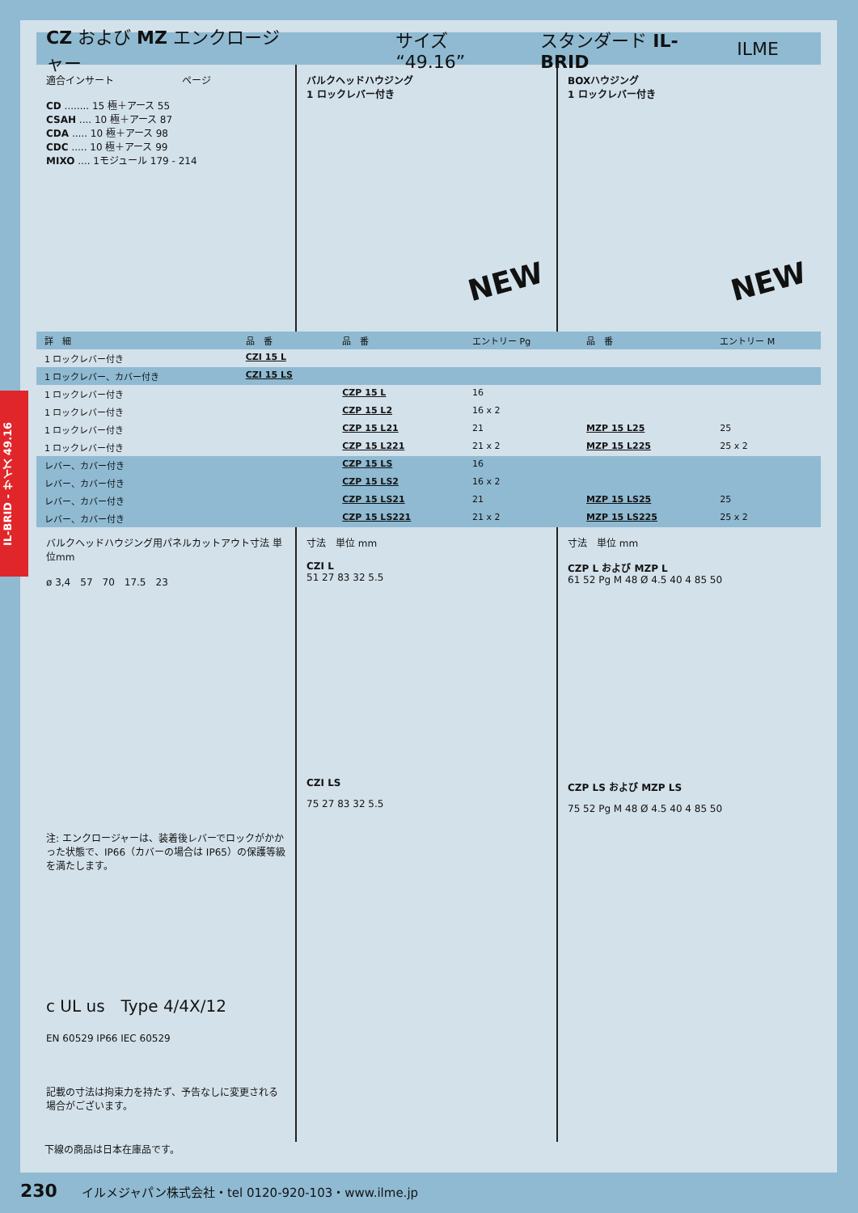CZ および MZ エンクロージャー サイズ “49.16” スタンダード IL-BRID ILME
適合インサート　　　　　　　ページ
CD ........ 15 極＋アース 55
CSAH .... 10 極＋アース 87
CDA ..... 10 極＋アース 98
CDC ..... 10 極＋アース 99
MIXO .... 1モジュール 179 - 214
バルクヘッドハウジング
1 ロックレバー付き
NEW
BOXハウジング
1 ロックレバー付き
NEW
| 詳 細 | 品 番 | 品 番 | エントリー Pg | 品 番 | エントリー M |
| --- | --- | --- | --- | --- | --- |
| 1 ロックレバー付き | CZI 15 L | | | | |
| 1 ロックレバー、カバー付き | CZI 15 LS | | | | |
| 1 ロックレバー付き | | CZP 15 L | 16 | | |
| 1 ロックレバー付き | | CZP 15 L2 | 16 x 2 | | |
| 1 ロックレバー付き | | CZP 15 L21 | 21 | MZP 15 L25 | 25 |
| 1 ロックレバー付き | | CZP 15 L221 | 21 x 2 | MZP 15 L225 | 25 x 2 |
| レバー、カバー付き | | CZP 15 LS | 16 | | |
| レバー、カバー付き | | CZP 15 LS2 | 16 x 2 | | |
| レバー、カバー付き | | CZP 15 LS21 | 21 | MZP 15 LS25 | 25 |
| レバー、カバー付き | | CZP 15 LS221 | 21 x 2 | MZP 15 LS225 | 25 x 2 |
バルクヘッドハウジング用パネルカットアウト寸法 単位mm
ø 3,4　57　70　17.5　23
注: エンクロージャーは、装着後レバーでロックがかかった状態で、IP66（カバーの場合は IP65）の保護等級を満たします。
c UL us　Type 4/4X/12
EN 60529 IP66 IEC 60529
記載の寸法は拘束力を持たず、予告なしに変更される場合がございます。
寸法　単位 mm
CZI L
51 27 83 32 5.5
CZI LS
75 27 83 32 5.5
寸法　単位 mm
CZP L および MZP L
61 52 Pg M 48 Ø 4.5 40 4 85 50
CZP LS および MZP LS
75 52 Pg M 48 Ø 4.5 40 4 85 50
下線の商品は日本在庫品です。
IL-BRID - サイズ 49.16
230　　イルメジャパン株式会社・tel 0120-920-103・www.ilme.jp